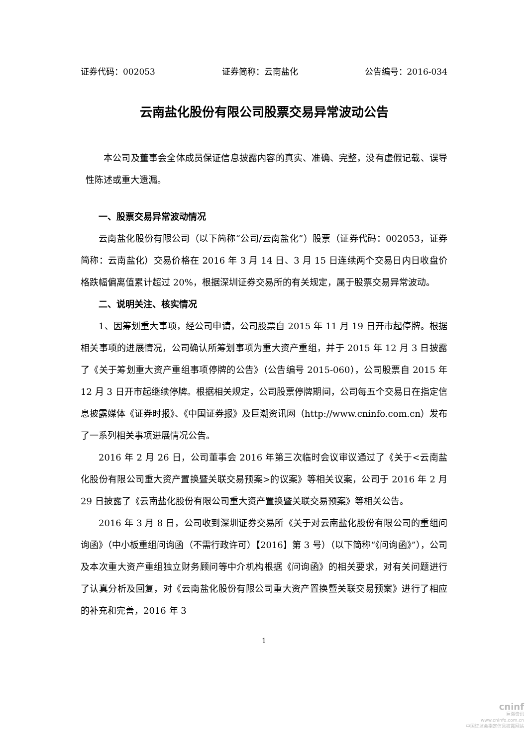证券代码：002053 证券简称：云南盐化 公告编号：2016-034
云南盐化股份有限公司股票交易异常波动公告
本公司及董事会全体成员保证信息披露内容的真实、准确、完整，没有虚假记载、误导性陈述或重大遗漏。
一、股票交易异常波动情况
云南盐化股份有限公司（以下简称“公司/云南盐化”）股票（证券代码：002053，证券简称：云南盐化）交易价格在 2016 年 3 月 14 日、3 月 15 日连续两个交易日内日收盘价格跌幅偏离值累计超过 20%，根据深圳证券交易所的有关规定，属于股票交易异常波动。
二、说明关注、核实情况
1、因筹划重大事项，经公司申请，公司股票自 2015 年 11 月 19 日开市起停牌。根据相关事项的进展情况，公司确认所筹划事项为重大资产重组，并于 2015 年 12 月 3 日披露了《关于筹划重大资产重组事项停牌的公告》（公告编号 2015-060），公司股票自 2015 年 12 月 3 日开市起继续停牌。根据相关规定，公司股票停牌期间，公司每五个交易日在指定信息披露媒体《证券时报》、《中国证券报》及巨潮资讯网（http://www.cninfo.com.cn）发布了一系列相关事项进展情况公告。
2016 年 2 月 26 日，公司董事会 2016 年第三次临时会议审议通过了《关于<云南盐化股份有限公司重大资产置换暨关联交易预案>的议案》等相关议案，公司于 2016 年 2 月 29 日披露了《云南盐化股份有限公司重大资产置换暨关联交易预案》等相关公告。
2016 年 3 月 8 日，公司收到深圳证券交易所《关于对云南盐化股份有限公司的重组问询函》（中小板重组问询函（不需行政许可）【2016】第 3 号）（以下简称“《问询函》”），公司及本次重大资产重组独立财务顾问等中介机构根据《问询函》的相关要求，对有关问题进行了认真分析及回复，对《云南盐化股份有限公司重大资产置换暨关联交易预案》进行了相应的补充和完善，2016 年 3
1
cninf
巨潮资讯
www.cninfo.com.cn
中国证监会指定信息披露网站